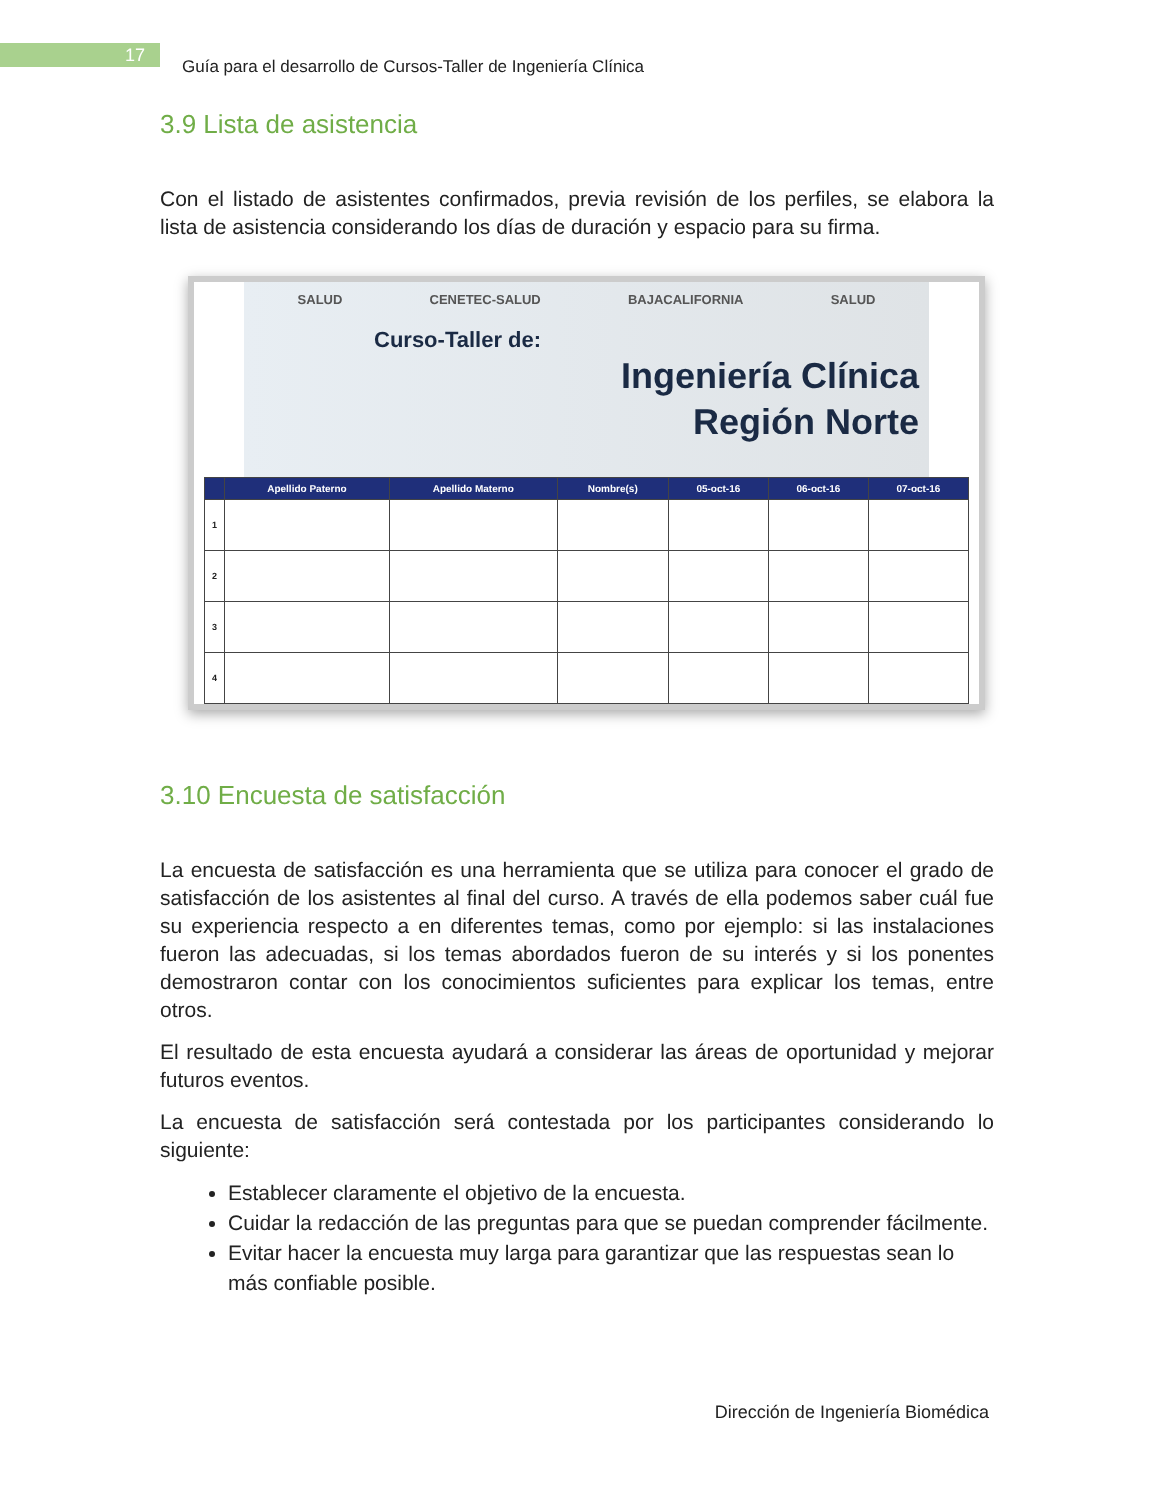17
Guía para el desarrollo de Cursos-Taller de Ingeniería Clínica
3.9 Lista de asistencia
Con el listado de asistentes confirmados, previa revisión de los perfiles, se elabora la lista de asistencia considerando los días de duración y espacio para su firma.
SALUD CENETEC-SALUD BAJACALIFORNIA SALUD
Curso-Taller de:
Ingeniería Clínica
Región Norte
| | Apellido Paterno | Apellido Materno | Nombre(s) | 05-oct-16 | 06-oct-16 | 07-oct-16 |
| --- | --- | --- | --- | --- | --- | --- |
| 1 | | | | | | |
| 2 | | | | | | |
| 3 | | | | | | |
| 4 | | | | | | |
3.10 Encuesta de satisfacción
La encuesta de satisfacción es una herramienta que se utiliza para conocer el grado de satisfacción de los asistentes al final del curso. A través de ella podemos saber cuál fue su experiencia respecto a en diferentes temas, como por ejemplo: si las instalaciones fueron las adecuadas, si los temas abordados fueron de su interés y si los ponentes demostraron contar con los conocimientos suficientes para explicar los temas, entre otros.
El resultado de esta encuesta ayudará a considerar las áreas de oportunidad y mejorar futuros eventos.
La encuesta de satisfacción será contestada por los participantes considerando lo siguiente:
Establecer claramente el objetivo de la encuesta.
Cuidar la redacción de las preguntas para que se puedan comprender fácilmente.
Evitar hacer la encuesta muy larga para garantizar que las respuestas sean lo más confiable posible.
Dirección de Ingeniería Biomédica